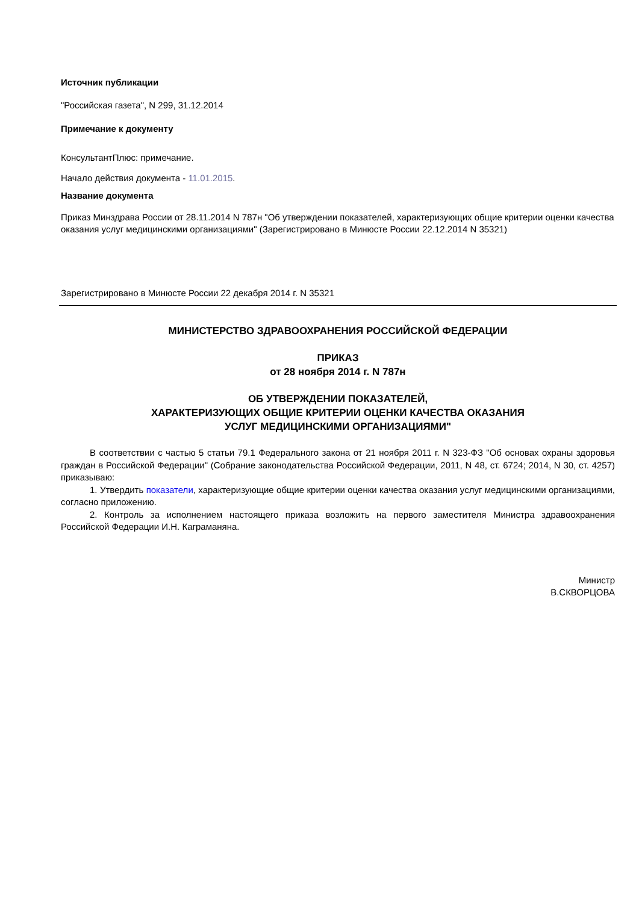Источник публикации
"Российская газета", N 299, 31.12.2014
Примечание к документу
КонсультантПлюс: примечание.
Начало действия документа - 11.01.2015.
Название документа
Приказ Минздрава России от 28.11.2014 N 787н "Об утверждении показателей, характеризующих общие критерии оценки качества оказания услуг медицинскими организациями" (Зарегистрировано в Минюсте России 22.12.2014 N 35321)
Зарегистрировано в Минюсте России 22 декабря 2014 г. N 35321
МИНИСТЕРСТВО ЗДРАВООХРАНЕНИЯ РОССИЙСКОЙ ФЕДЕРАЦИИ
ПРИКАЗ
от 28 ноября 2014 г. N 787н
ОБ УТВЕРЖДЕНИИ ПОКАЗАТЕЛЕЙ,
ХАРАКТЕРИЗУЮЩИХ ОБЩИЕ КРИТЕРИИ ОЦЕНКИ КАЧЕСТВА ОКАЗАНИЯ
УСЛУГ МЕДИЦИНСКИМИ ОРГАНИЗАЦИЯМИ"
В соответствии с частью 5 статьи 79.1 Федерального закона от 21 ноября 2011 г. N 323-ФЗ "Об основах охраны здоровья граждан в Российской Федерации" (Собрание законодательства Российской Федерации, 2011, N 48, ст. 6724; 2014, N 30, ст. 4257) приказываю:
1. Утвердить показатели, характеризующие общие критерии оценки качества оказания услуг медицинскими организациями, согласно приложению.
2. Контроль за исполнением настоящего приказа возложить на первого заместителя Министра здравоохранения Российской Федерации И.Н. Каграманяна.
Министр
В.СКВОРЦОВА